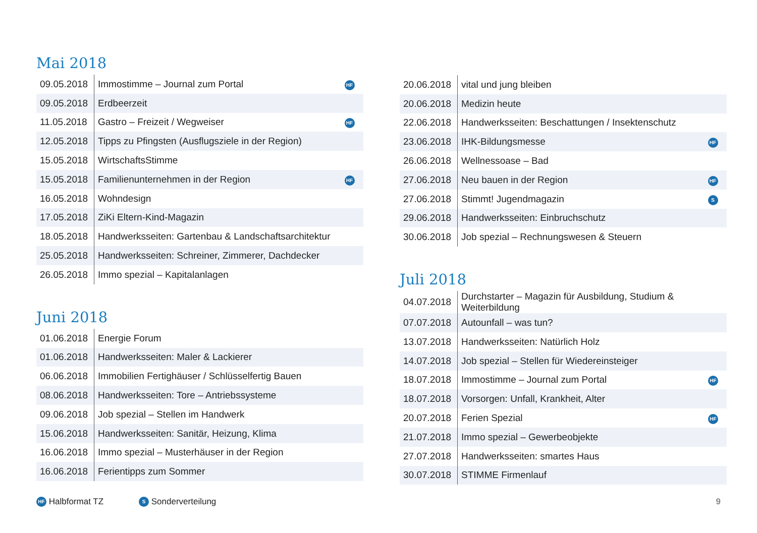Mai 2018
| 09.05.2018 | Immostimme – Journal zum Portal | HF |
| 09.05.2018 | Erdbeerzeit | |
| 11.05.2018 | Gastro – Freizeit / Wegweiser | HF |
| 12.05.2018 | Tipps zu Pfingsten (Ausflugsziele in der Region) | |
| 15.05.2018 | WirtschaftsStimme | |
| 15.05.2018 | Familienunternehmen in der Region | HF |
| 16.05.2018 | Wohndesign | |
| 17.05.2018 | ZiKi Eltern-Kind-Magazin | |
| 18.05.2018 | Handwerksseiten: Gartenbau & Landschaftsarchitektur | |
| 25.05.2018 | Handwerksseiten: Schreiner, Zimmerer, Dachdecker | |
| 26.05.2018 | Immo spezial – Kapitalanlagen | |
Juni 2018
| 01.06.2018 | Energie Forum | |
| 01.06.2018 | Handwerksseiten: Maler & Lackierer | |
| 06.06.2018 | Immobilien Fertighäuser / Schlüsselfertig Bauen | |
| 08.06.2018 | Handwerksseiten: Tore – Antriebssysteme | |
| 09.06.2018 | Job spezial – Stellen im Handwerk | |
| 15.06.2018 | Handwerksseiten: Sanitär, Heizung, Klima | |
| 16.06.2018 | Immo spezial – Musterhäuser in der Region | |
| 16.06.2018 | Ferientipps zum Sommer | |
| 20.06.2018 | vital und jung bleiben | |
| 20.06.2018 | Medizin heute | |
| 22.06.2018 | Handwerksseiten: Beschattungen / Insektenschutz | |
| 23.06.2018 | IHK-Bildungsmesse | HF |
| 26.06.2018 | Wellnessoase – Bad | |
| 27.06.2018 | Neu bauen in der Region | HF |
| 27.06.2018 | Stimmt! Jugendmagazin | S |
| 29.06.2018 | Handwerksseiten: Einbruchschutz | |
| 30.06.2018 | Job spezial – Rechnungswesen & Steuern | |
Juli 2018
| 04.07.2018 | Durchstarter – Magazin für Ausbildung, Studium & Weiterbildung | |
| 07.07.2018 | Autounfall – was tun? | |
| 13.07.2018 | Handwerksseiten: Natürlich Holz | |
| 14.07.2018 | Job spezial – Stellen für Wiedereinsteiger | |
| 18.07.2018 | Immostimme – Journal zum Portal | HF |
| 18.07.2018 | Vorsorgen: Unfall, Krankheit, Alter | |
| 20.07.2018 | Ferien Spezial | HF |
| 21.07.2018 | Immo spezial – Gewerbeobjekte | |
| 27.07.2018 | Handwerksseiten: smartes Haus | |
| 30.07.2018 | STIMME Firmenlauf | |
HF Halbformat TZ S Sonderverteilung 9